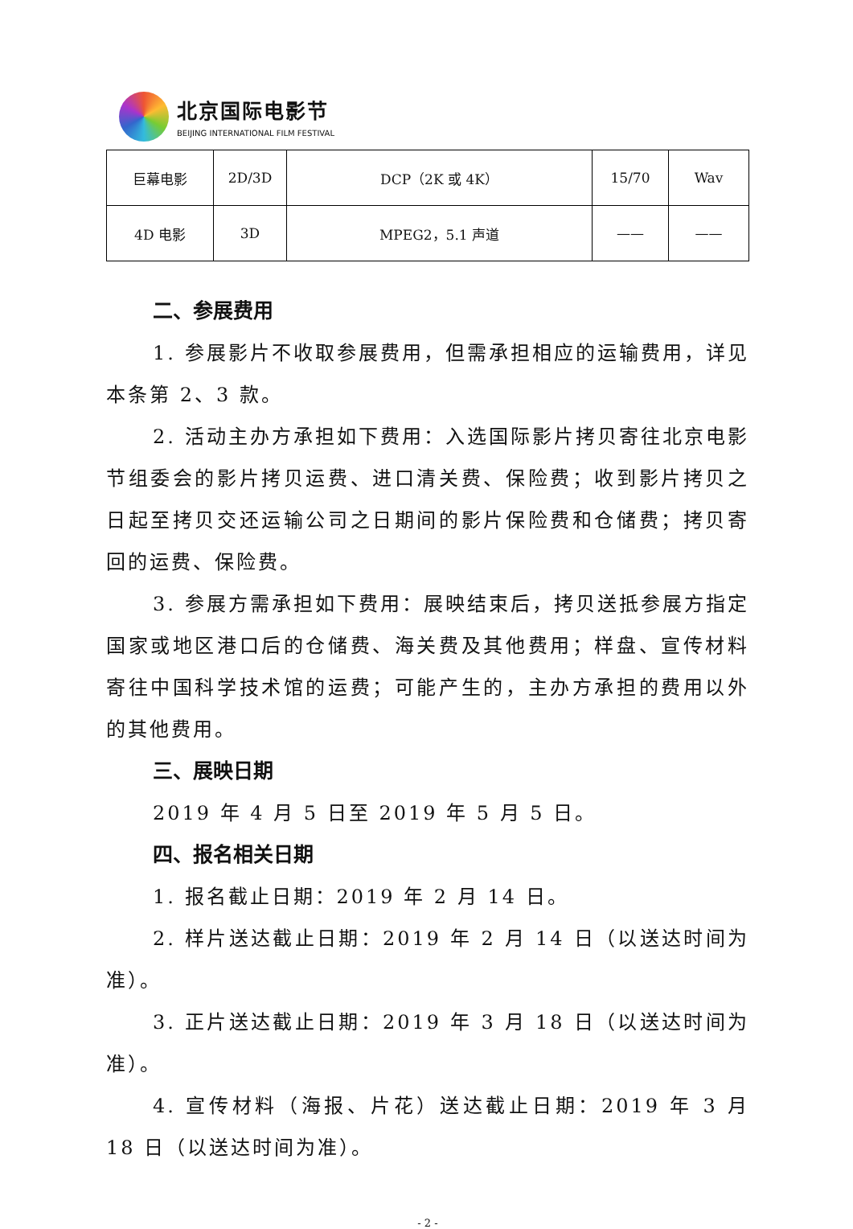北京国际电影节
BEIJING INTERNATIONAL FILM FESTIVAL
| 巨幕电影 | 2D/3D | DCP（2K 或 4K） | 15/70 | Wav |
| 4D 电影 | 3D | MPEG2，5.1 声道 | —— | —— |
二、参展费用
1. 参展影片不收取参展费用，但需承担相应的运输费用，详见本条第 2、3 款。
2. 活动主办方承担如下费用：入选国际影片拷贝寄往北京电影节组委会的影片拷贝运费、进口清关费、保险费；收到影片拷贝之日起至拷贝交还运输公司之日期间的影片保险费和仓储费；拷贝寄回的运费、保险费。
3. 参展方需承担如下费用：展映结束后，拷贝送抵参展方指定国家或地区港口后的仓储费、海关费及其他费用；样盘、宣传材料寄往中国科学技术馆的运费；可能产生的，主办方承担的费用以外的其他费用。
三、展映日期
2019 年 4 月 5 日至 2019 年 5 月 5 日。
四、报名相关日期
1. 报名截止日期：2019 年 2 月 14 日。
2. 样片送达截止日期：2019 年 2 月 14 日（以送达时间为准）。
3. 正片送达截止日期：2019 年 3 月 18 日（以送达时间为准）。
4. 宣传材料（海报、片花）送达截止日期：2019 年 3 月 18 日（以送达时间为准）。
- 2 -